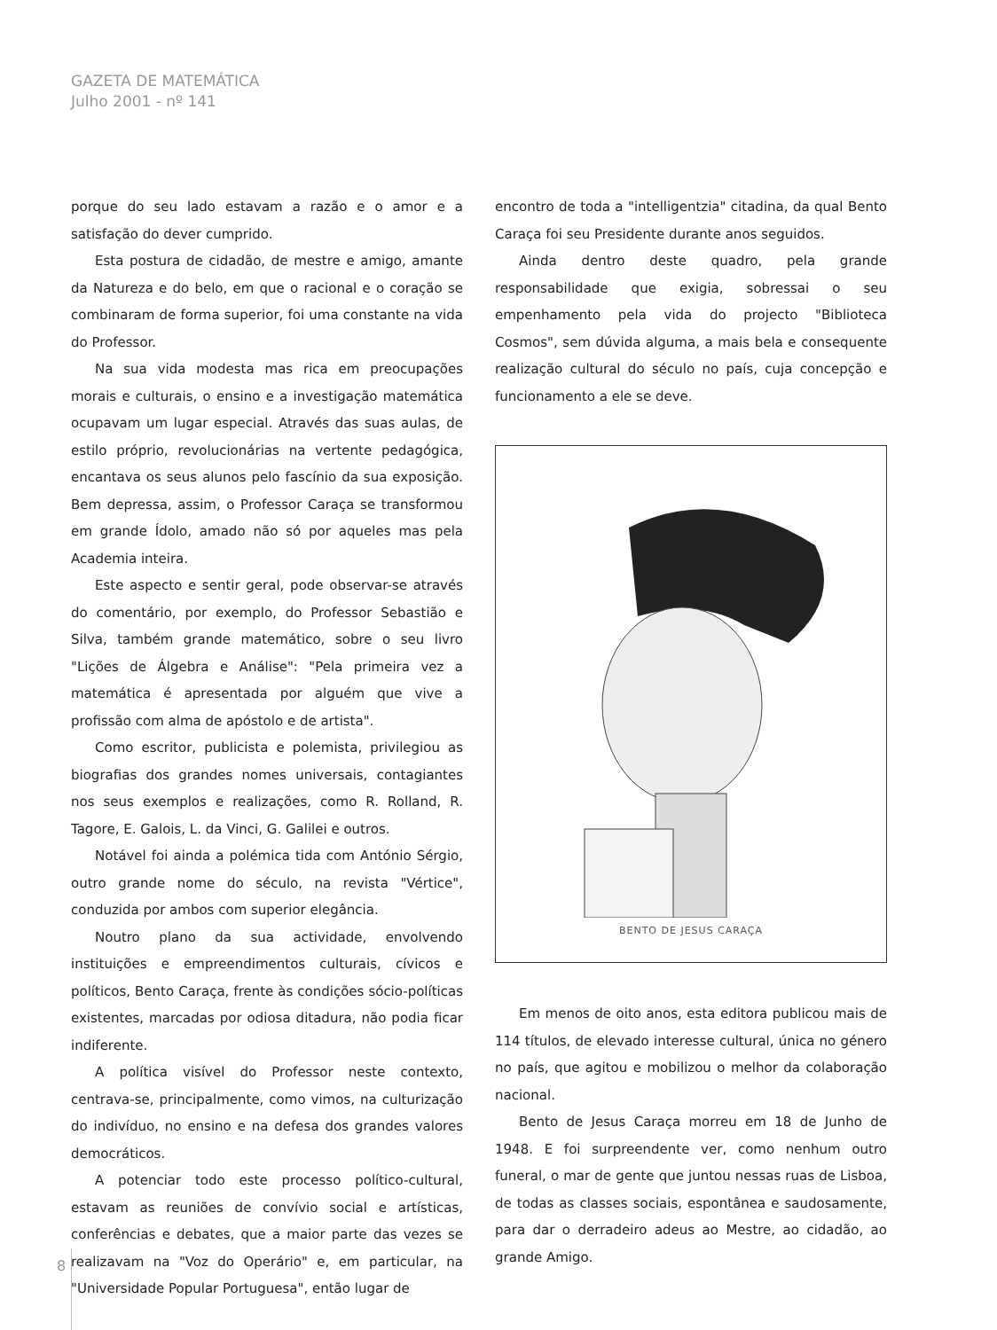GAZETA DE MATEMÁTICA
Julho 2001 - nº 141
porque do seu lado estavam a razão e o amor e a satisfação do dever cumprido.
Esta postura de cidadão, de mestre e amigo, amante da Natureza e do belo, em que o racional e o coração se combinaram de forma superior, foi uma constante na vida do Professor.
Na sua vida modesta mas rica em preocupações morais e culturais, o ensino e a investigação matemática ocupavam um lugar especial. Através das suas aulas, de estilo próprio, revolucionárias na vertente pedagógica, encantava os seus alunos pelo fascínio da sua exposição. Bem depressa, assim, o Professor Caraça se transformou em grande Ídolo, amado não só por aqueles mas pela Academia inteira.
Este aspecto e sentir geral, pode observar-se através do comentário, por exemplo, do Professor Sebastião e Silva, também grande matemático, sobre o seu livro "Lições de Álgebra e Análise": "Pela primeira vez a matemática é apresentada por alguém que vive a profissão com alma de apóstolo e de artista".
Como escritor, publicista e polemista, privilegiou as biografias dos grandes nomes universais, contagiantes nos seus exemplos e realizações, como R. Rolland, R. Tagore, E. Galois, L. da Vinci, G. Galilei e outros.
Notável foi ainda a polémica tida com António Sérgio, outro grande nome do século, na revista "Vértice", conduzida por ambos com superior elegância.
Noutro plano da sua actividade, envolvendo instituições e empreendimentos culturais, cívicos e políticos, Bento Caraça, frente às condições sócio-políticas existentes, marcadas por odiosa ditadura, não podia ficar indiferente.
A política visível do Professor neste contexto, centrava-se, principalmente, como vimos, na culturização do indivíduo, no ensino e na defesa dos grandes valores democráticos.
A potenciar todo este processo político-cultural, estavam as reuniões de convívio social e artísticas, conferências e debates, que a maior parte das vezes se realizavam na "Voz do Operário" e, em particular, na "Universidade Popular Portuguesa", então lugar de
encontro de toda a "intelligentzia" citadina, da qual Bento Caraça foi seu Presidente durante anos seguidos.
Ainda dentro deste quadro, pela grande responsabilidade que exigia, sobressai o seu empenhamento pela vida do projecto "Biblioteca Cosmos", sem dúvida alguma, a mais bela e consequente realização cultural do século no país, cuja concepção e funcionamento a ele se deve.
BENTO DE JESUS CARAÇA
Em menos de oito anos, esta editora publicou mais de 114 títulos, de elevado interesse cultural, única no género no país, que agitou e mobilizou o melhor da colaboração nacional.
Bento de Jesus Caraça morreu em 18 de Junho de 1948. E foi surpreendente ver, como nenhum outro funeral, o mar de gente que juntou nessas ruas de Lisboa, de todas as classes sociais, espontânea e saudosamente, para dar o derradeiro adeus ao Mestre, ao cidadão, ao grande Amigo.
8